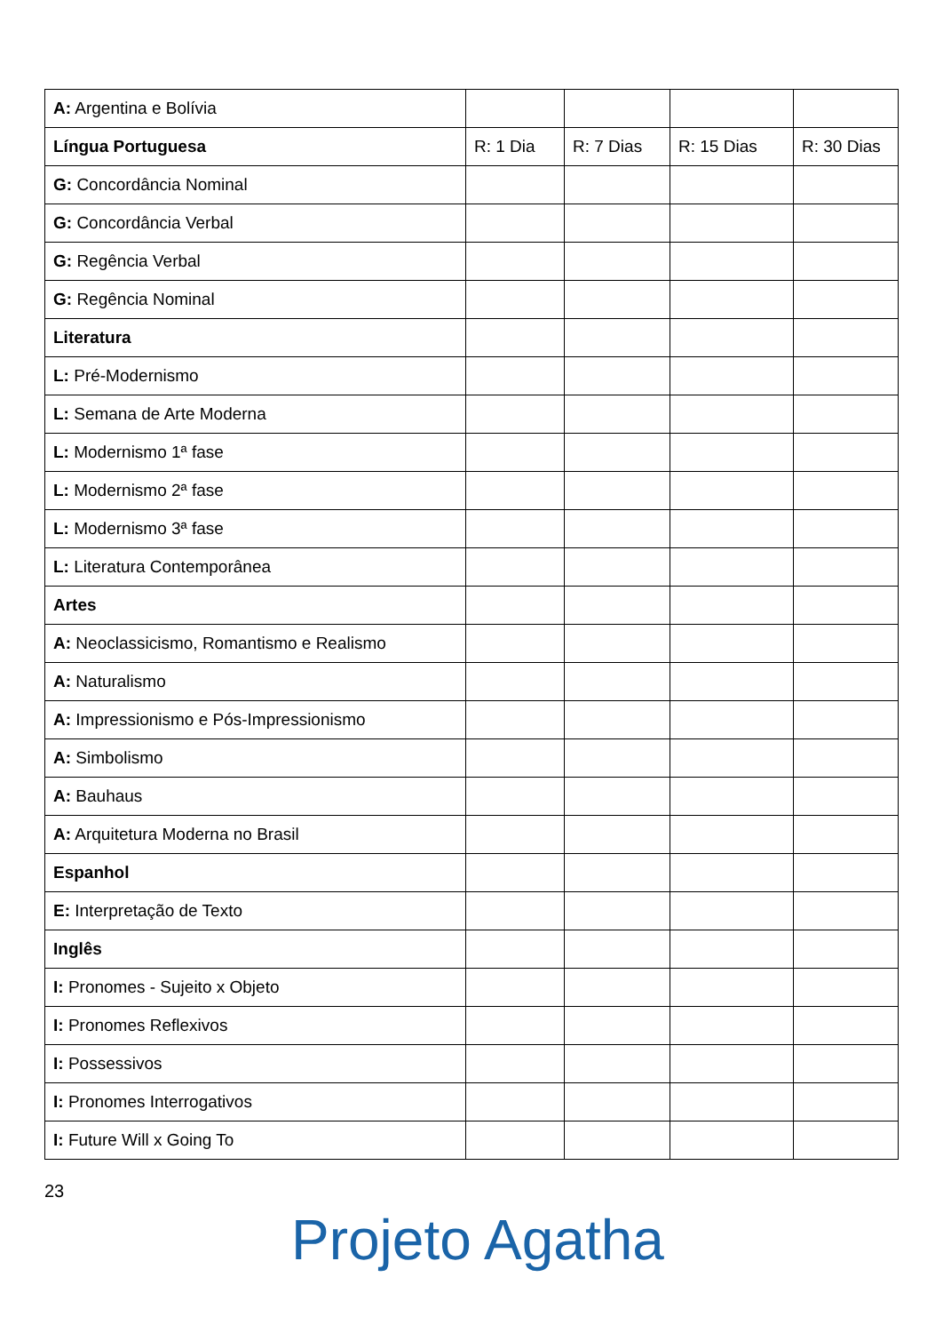| A: Argentina e Bolívia | | | | |
| Língua Portuguesa | R: 1 Dia | R: 7 Dias | R: 15 Dias | R: 30 Dias |
| G: Concordância Nominal | | | | |
| G: Concordância Verbal | | | | |
| G: Regência Verbal | | | | |
| G: Regência Nominal | | | | |
| Literatura | | | | |
| L: Pré-Modernismo | | | | |
| L: Semana de Arte Moderna | | | | |
| L: Modernismo 1ª fase | | | | |
| L: Modernismo 2ª fase | | | | |
| L: Modernismo 3ª fase | | | | |
| L: Literatura Contemporânea | | | | |
| Artes | | | | |
| A: Neoclassicismo, Romantismo e Realismo | | | | |
| A: Naturalismo | | | | |
| A: Impressionismo e Pós-Impressionismo | | | | |
| A: Simbolismo | | | | |
| A: Bauhaus | | | | |
| A: Arquitetura Moderna no Brasil | | | | |
| Espanhol | | | | |
| E: Interpretação de Texto | | | | |
| Inglês | | | | |
| I: Pronomes - Sujeito x Objeto | | | | |
| I: Pronomes Reflexivos | | | | |
| I: Possessivos | | | | |
| I: Pronomes Interrogativos | | | | |
| I: Future Will x Going To | | | | |
23
Projeto Agatha